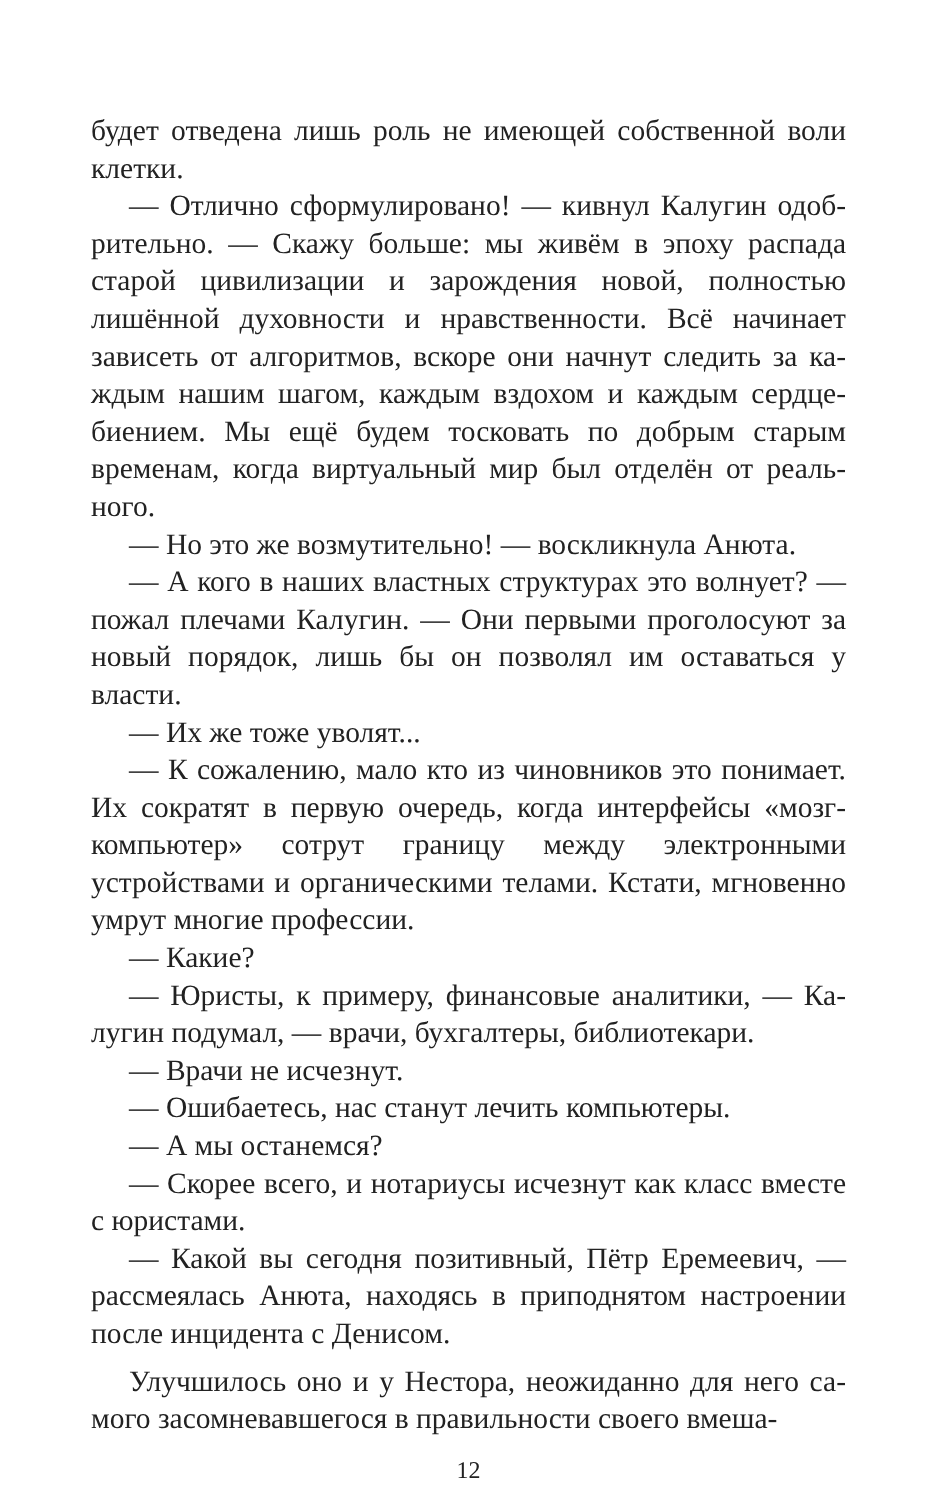будет отведена лишь роль не имеющей собственной воли клетки.
— Отлично сформулировано! — кивнул Калугин одоб­рительно. — Скажу больше: мы живём в эпоху распада старой цивилизации и зарождения новой, полностью лишённой духовности и нравственности. Всё начинает зависеть от алгоритмов, вскоре они начнут следить за ка­ждым нашим шагом, каждым вздохом и каждым сердце­биением. Мы ещё будем тосковать по добрым старым временам, когда виртуальный мир был отделён от реаль­ного.
— Но это же возмутительно! — воскликнула Анюта.
— А кого в наших властных структурах это волнует? — пожал плечами Калугин. — Они первыми проголосуют за новый порядок, лишь бы он позволял им оставаться у власти.
— Их же тоже уволят...
— К сожалению, мало кто из чиновников это понима­ет. Их сократят в первую очередь, когда интерфейсы «мозг-компьютер» сотрут границу между электронными устройствами и органическими телами. Кстати, мгновен­но умрут многие профессии.
— Какие?
— Юристы, к примеру, финансовые аналитики, — Ка­лугин подумал, — врачи, бухгалтеры, библиотекари.
— Врачи не исчезнут.
— Ошибаетесь, нас станут лечить компьютеры.
— А мы останемся?
— Скорее всего, и нотариусы исчезнут как класс вме­сте с юристами.
— Какой вы сегодня позитивный, Пётр Еремеевич, — рассмеялась Анюта, находясь в приподнятом настроении после инцидента с Денисом.
Улучшилось оно и у Нестора, неожиданно для него са­мого засомневавшегося в правильности своего вмеша-
12